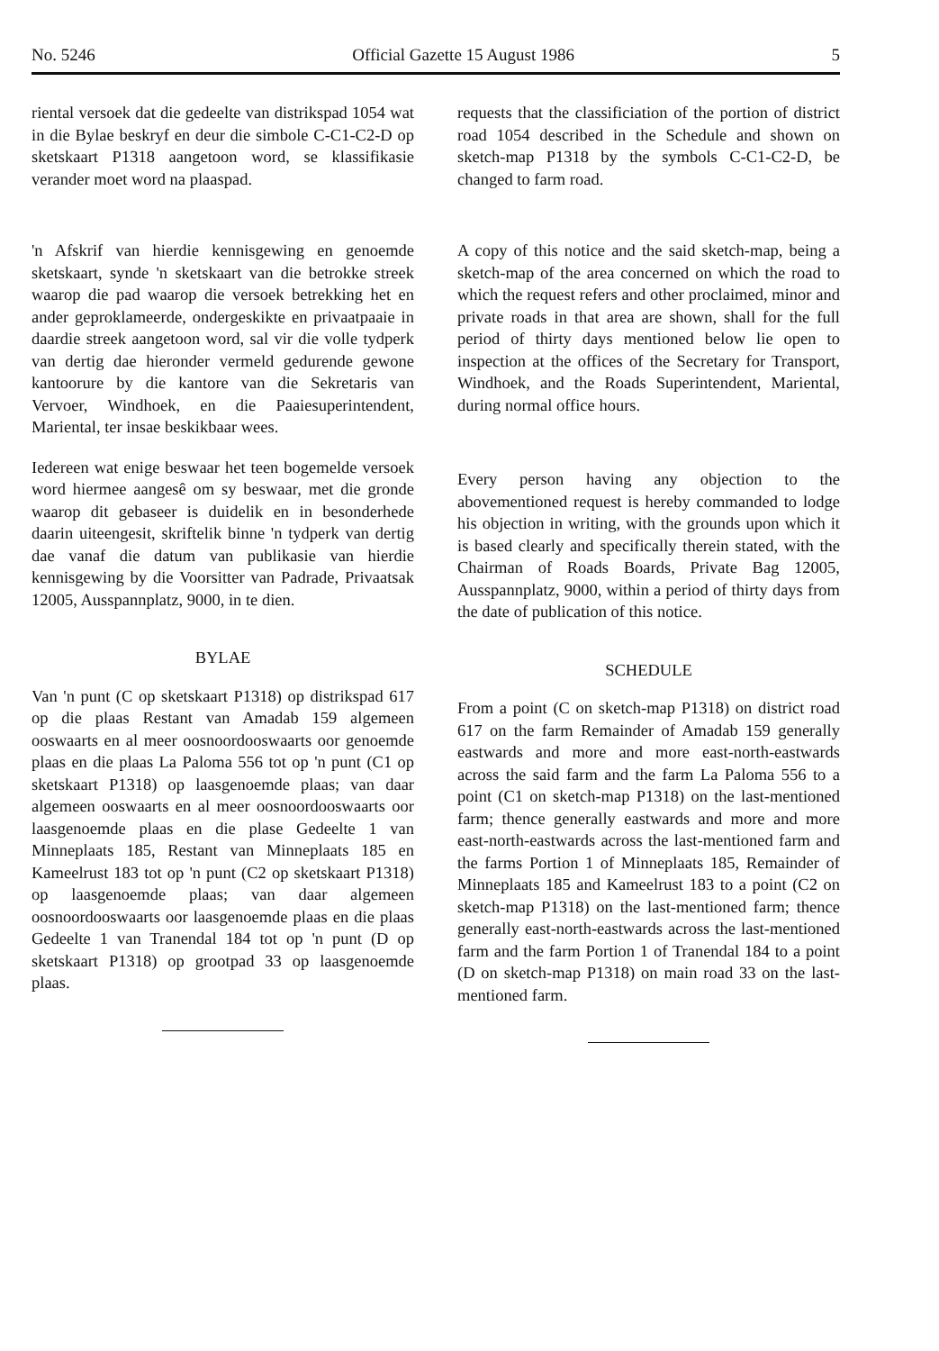No. 5246 Official Gazette 15 August 1986 5
riental versoek dat die gedeelte van distrikspad 1054 wat in die Bylae beskryf en deur die simbole C-C1-C2-D op sketskaart P1318 aangetoon word, se klassifikasie verander moet word na plaaspad.
'n Afskrif van hierdie kennisgewing en genoemde sketskaart, synde 'n sketskaart van die betrokke streek waarop die pad waarop die versoek betrekking het en ander geproklameerde, ondergeskikte en privaatpaaie in daardie streek aangetoon word, sal vir die volle tydperk van dertig dae hieronder vermeld gedurende gewone kantoorure by die kantore van die Sekretaris van Vervoer, Windhoek, en die Paaiesuperintendent, Mariental, ter insae beskikbaar wees.
Iedereen wat enige beswaar het teen bogemelde versoek word hiermee aangesê om sy beswaar, met die gronde waarop dit gebaseer is duidelik en in besonderhede daarin uiteengesit, skriftelik binne 'n tydperk van dertig dae vanaf die datum van publikasie van hierdie kennisgewing by die Voorsitter van Padrade, Privaatsak 12005, Ausspannplatz, 9000, in te dien.
BYLAE
Van 'n punt (C op sketskaart P1318) op distrikspad 617 op die plaas Restant van Amadab 159 algemeen ooswaarts en al meer oosnoordooswaarts oor genoemde plaas en die plaas La Paloma 556 tot op 'n punt (C1 op sketskaart P1318) op laasgenoemde plaas; van daar algemeen ooswaarts en al meer oosnoordooswaarts oor laasgenoemde plaas en die plase Gedeelte 1 van Minneplaats 185, Restant van Minneplaats 185 en Kameelrust 183 tot op 'n punt (C2 op sketskaart P1318) op laasgenoemde plaas; van daar algemeen oosnoordooswaarts oor laasgenoemde plaas en die plaas Gedeelte 1 van Tranendal 184 tot op 'n punt (D op sketskaart P1318) op grootpad 33 op laasgenoemde plaas.
requests that the classificiation of the portion of district road 1054 described in the Schedule and shown on sketch-map P1318 by the symbols C-C1-C2-D, be changed to farm road.
A copy of this notice and the said sketch-map, being a sketch-map of the area concerned on which the road to which the request refers and other proclaimed, minor and private roads in that area are shown, shall for the full period of thirty days mentioned below lie open to inspection at the offices of the Secretary for Transport, Windhoek, and the Roads Superintendent, Mariental, during normal office hours.
Every person having any objection to the abovementioned request is hereby commanded to lodge his objection in writing, with the grounds upon which it is based clearly and specifically therein stated, with the Chairman of Roads Boards, Private Bag 12005, Ausspannplatz, 9000, within a period of thirty days from the date of publication of this notice.
SCHEDULE
From a point (C on sketch-map P1318) on district road 617 on the farm Remainder of Amadab 159 generally eastwards and more and more east-north-eastwards across the said farm and the farm La Paloma 556 to a point (C1 on sketch-map P1318) on the last-mentioned farm; thence generally eastwards and more and more east-north-eastwards across the last-mentioned farm and the farms Portion 1 of Minneplaats 185, Remainder of Minneplaats 185 and Kameelrust 183 to a point (C2 on sketch-map P1318) on the last-mentioned farm; thence generally east-north-eastwards across the last-mentioned farm and the farm Portion 1 of Tranendal 184 to a point (D on sketch-map P1318) on main road 33 on the last-mentioned farm.